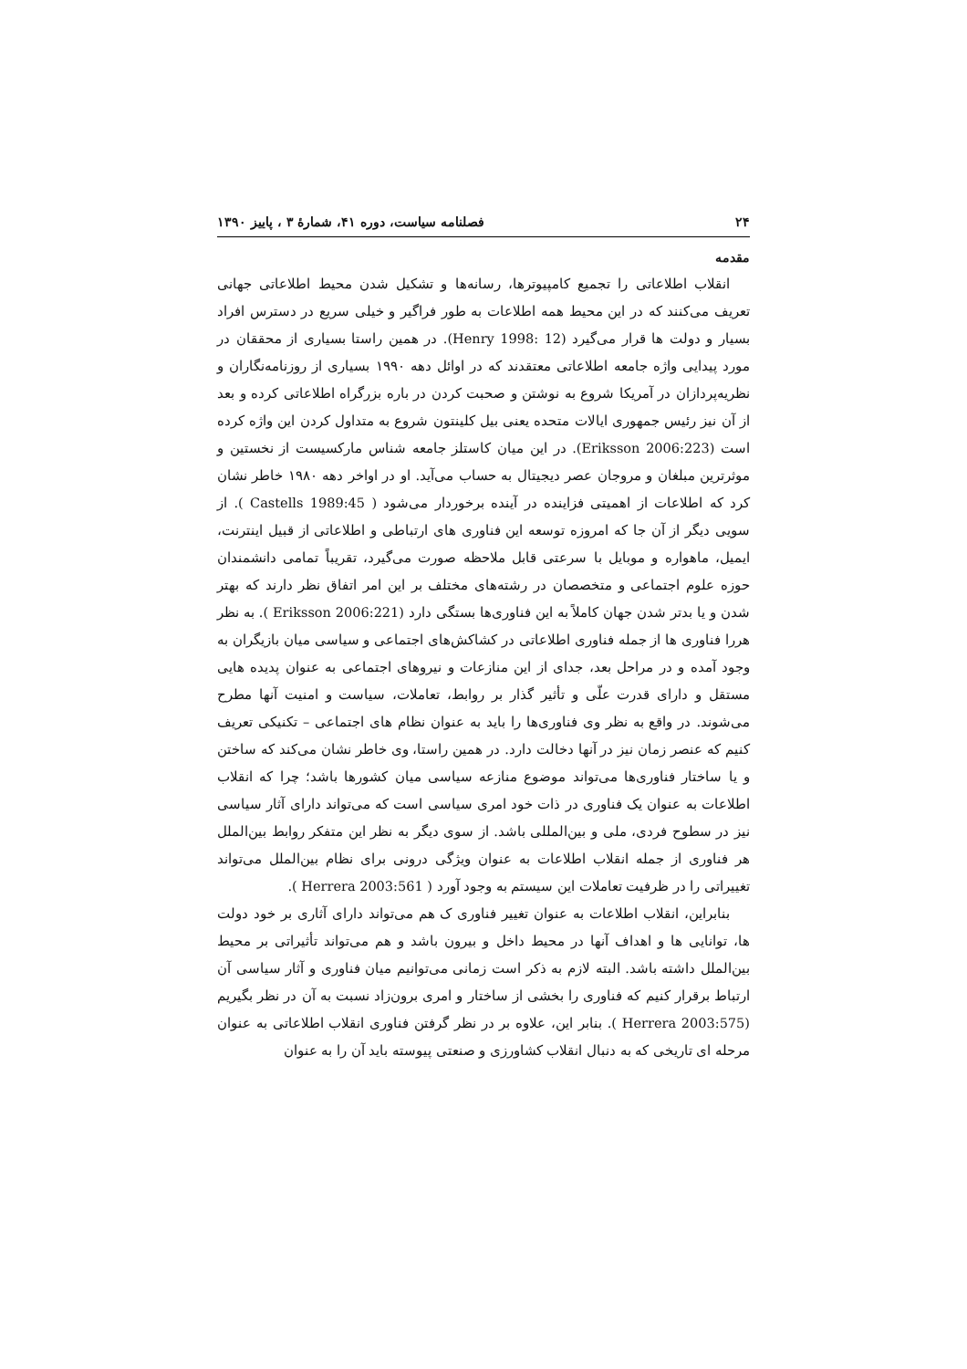۲۴ فصلنامه سیاست، دوره ۴۱، شمارهٔ ۳ ، پاییز ۱۳۹۰
مقدمه
انقلاب اطلاعاتی را تجمیع کامپیوترها، رسانه‌ها و تشکیل شدن محیط اطلاعاتی جهانی تعریف می‌کنند که در این محیط همه اطلاعات به طور فراگیر و خیلی سریع در دسترس افراد بسیار و دولت ها قرار می‌گیرد (Henry 1998: 12). در همین راستا بسیاری از محققان در مورد پیدایی واژه جامعه اطلاعاتی معتقدند که در اوائل دهه ۱۹۹۰ بسیاری از روزنامه‌نگاران و نظریه‌پردازان در آمریکا شروع به نوشتن و صحبت کردن در باره بزرگراه اطلاعاتی کرده و بعد از آن نیز رئیس جمهوری ایالات متحده یعنی بیل کلینتون شروع به متداول کردن این واژه کرده است (Eriksson 2006:223). در این میان کاستلز جامعه شناس مارکسیست از نخستین و موثرترین مبلغان و مروجان عصر دیجیتال به حساب می‌آید. او در اواخر دهه ۱۹۸۰ خاطر نشان کرد که اطلاعات از اهمیتی فزاینده در آینده برخوردار می‌شود ( Castells 1989:45 ). از سویی دیگر از آن جا که امروزه توسعه این فناوری های ارتباطی و اطلاعاتی از قبیل اینترنت، ایمیل، ماهواره و موبایل با سرعتی قابل ملاحظه صورت می‌گیرد، تقریباً تمامی دانشمندان حوزه علوم اجتماعی و متخصصان در رشته‌های مختلف بر این امر اتفاق نظر دارند که بهتر شدن و یا بدتر شدن جهان کاملاً به این فناوری‌ها بستگی دارد (Eriksson 2006:221 ). به نظر هررا فناوری ها از جمله فناوری اطلاعاتی در کشاکش‌های اجتماعی و سیاسی میان بازیگران به وجود آمده و در مراحل بعد، جدای از این منازعات و نیروهای اجتماعی به عنوان پدیده هایی مستقل و دارای قدرت علّی و تأثیر گذار بر روابط، تعاملات، سیاست و امنیت آنها مطرح می‌شوند. در واقع به نظر وی فناوری‌ها را باید به عنوان نظام های اجتماعی – تکنیکی تعریف کنیم که عنصر زمان نیز در آنها دخالت دارد. در همین راستا، وی خاطر نشان می‌کند که ساختن و یا ساختار فناوری‌ها می‌تواند موضوع منازعه سیاسی میان کشورها باشد؛ چرا که انقلاب اطلاعات به عنوان یک فناوری در ذات خود امری سیاسی است که می‌تواند دارای آثار سیاسی نیز در سطوح فردی، ملی و بین‌المللی باشد. از سوی دیگر به نظر این متفکر روابط بین‌الملل هر فناوری از جمله انقلاب اطلاعات به عنوان ویژگی درونی برای نظام بین‌الملل می‌تواند تغییراتی را در ظرفیت تعاملات این سیستم به وجود آورد ( Herrera 2003:561 ).
بنابراین، انقلاب اطلاعات به عنوان تغییر فناوری ک هم می‌تواند دارای آثاری بر خود دولت ها، توانایی ها و اهداف آنها در محیط داخل و بیرون باشد و هم می‌تواند تأثیراتی بر محیط بین‌الملل داشته باشد. البته لازم به ذکر است زمانی می‌توانیم میان فناوری و آثار سیاسی آن ارتباط برقرار کنیم که فناوری را بخشی از ساختار و امری برون‌زاد نسبت به آن در نظر بگیریم (Herrera 2003:575 ). بنابر این، علاوه بر در نظر گرفتن فناوری انقلاب اطلاعاتی به عنوان مرحله ای تاریخی که به دنبال انقلاب کشاورزی و صنعتی پیوسته باید آن را به عنوان